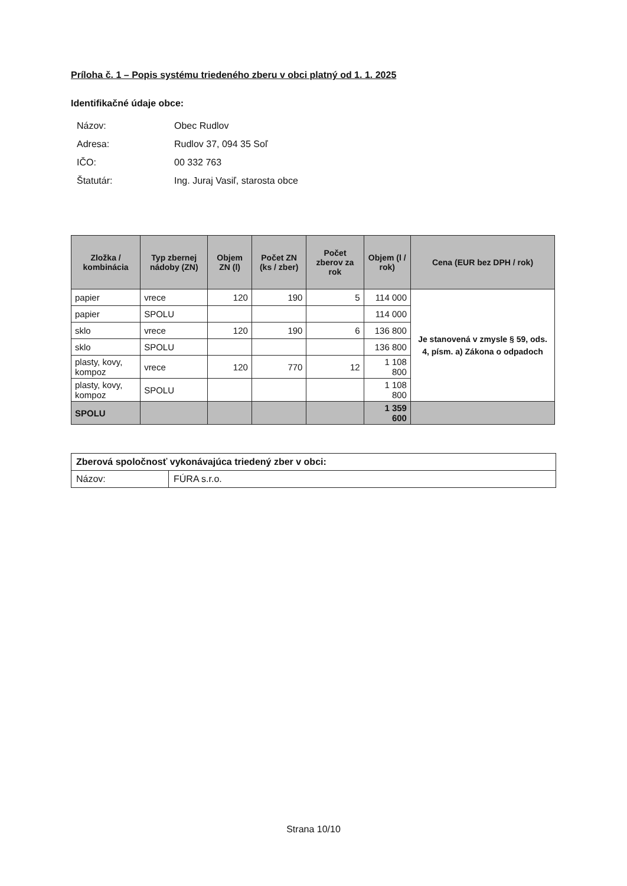Príloha č. 1 – Popis systému triedeného zberu v obci platný od 1. 1. 2025
Identifikačné údaje obce:
Názov: Obec Rudlov
Adresa: Rudlov 37, 094 35 Soľ
IČO: 00 332 763
Štatutár: Ing. Juraj Vasiľ, starosta obce
| Zložka / kombinácia | Typ zbernej nádoby (ZN) | Objem ZN (l) | Počet ZN (ks / zber) | Počet zberov za rok | Objem (l / rok) | Cena (EUR bez DPH / rok) |
| --- | --- | --- | --- | --- | --- | --- |
| papier | vrece | 120 | 190 | 5 | 114 000 | Je stanovená v zmysle § 59, ods. 4, písm. a) Zákona o odpadoch |
| papier | SPOLU | | | | 114 000 | |
| sklo | vrece | 120 | 190 | 6 | 136 800 | |
| sklo | SPOLU | | | | 136 800 | |
| plasty, kovy, kompoz | vrece | 120 | 770 | 12 | 1 108 800 | |
| plasty, kovy, kompoz | SPOLU | | | | 1 108 800 | |
| SPOLU | | | | | 1 359 600 | |
| Zberová spoločnosť vykonávajúca triedený zber v obci: | |
| Názov: | FÚRA s.r.o. |
Strana 10/10